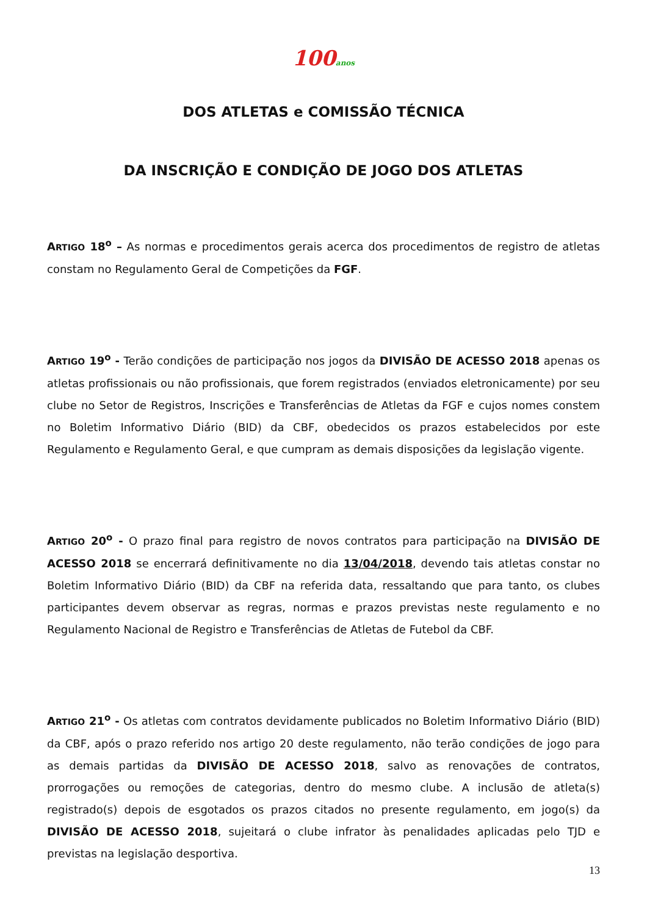100anos
DOS ATLETAS e COMISSÃO TÉCNICA
DA INSCRIÇÃO E CONDIÇÃO DE JOGO DOS ATLETAS
ARTIGO 18<sup>o</sup> – As normas e procedimentos gerais acerca dos procedimentos de registro de atletas constam no Regulamento Geral de Competições da FGF.
ARTIGO 19<sup>o</sup> - Terão condições de participação nos jogos da DIVISÃO DE ACESSO 2018 apenas os atletas profissionais ou não profissionais, que forem registrados (enviados eletronicamente) por seu clube no Setor de Registros, Inscrições e Transferências de Atletas da FGF e cujos nomes constem no Boletim Informativo Diário (BID) da CBF, obedecidos os prazos estabelecidos por este Regulamento e Regulamento Geral, e que cumpram as demais disposições da legislação vigente.
ARTIGO 20<sup>o</sup> - O prazo final para registro de novos contratos para participação na DIVISÃO DE ACESSO 2018 se encerrará definitivamente no dia 13/04/2018, devendo tais atletas constar no Boletim Informativo Diário (BID) da CBF na referida data, ressaltando que para tanto, os clubes participantes devem observar as regras, normas e prazos previstas neste regulamento e no Regulamento Nacional de Registro e Transferências de Atletas de Futebol da CBF.
ARTIGO 21<sup>o</sup> - Os atletas com contratos devidamente publicados no Boletim Informativo Diário (BID) da CBF, após o prazo referido nos artigo 20 deste regulamento, não terão condições de jogo para as demais partidas da DIVISÃO DE ACESSO 2018, salvo as renovações de contratos, prorrogações ou remoções de categorias, dentro do mesmo clube. A inclusão de atleta(s) registrado(s) depois de esgotados os prazos citados no presente regulamento, em jogo(s) da DIVISÃO DE ACESSO 2018, sujeitará o clube infrator às penalidades aplicadas pelo TJD e previstas na legislação desportiva.
13